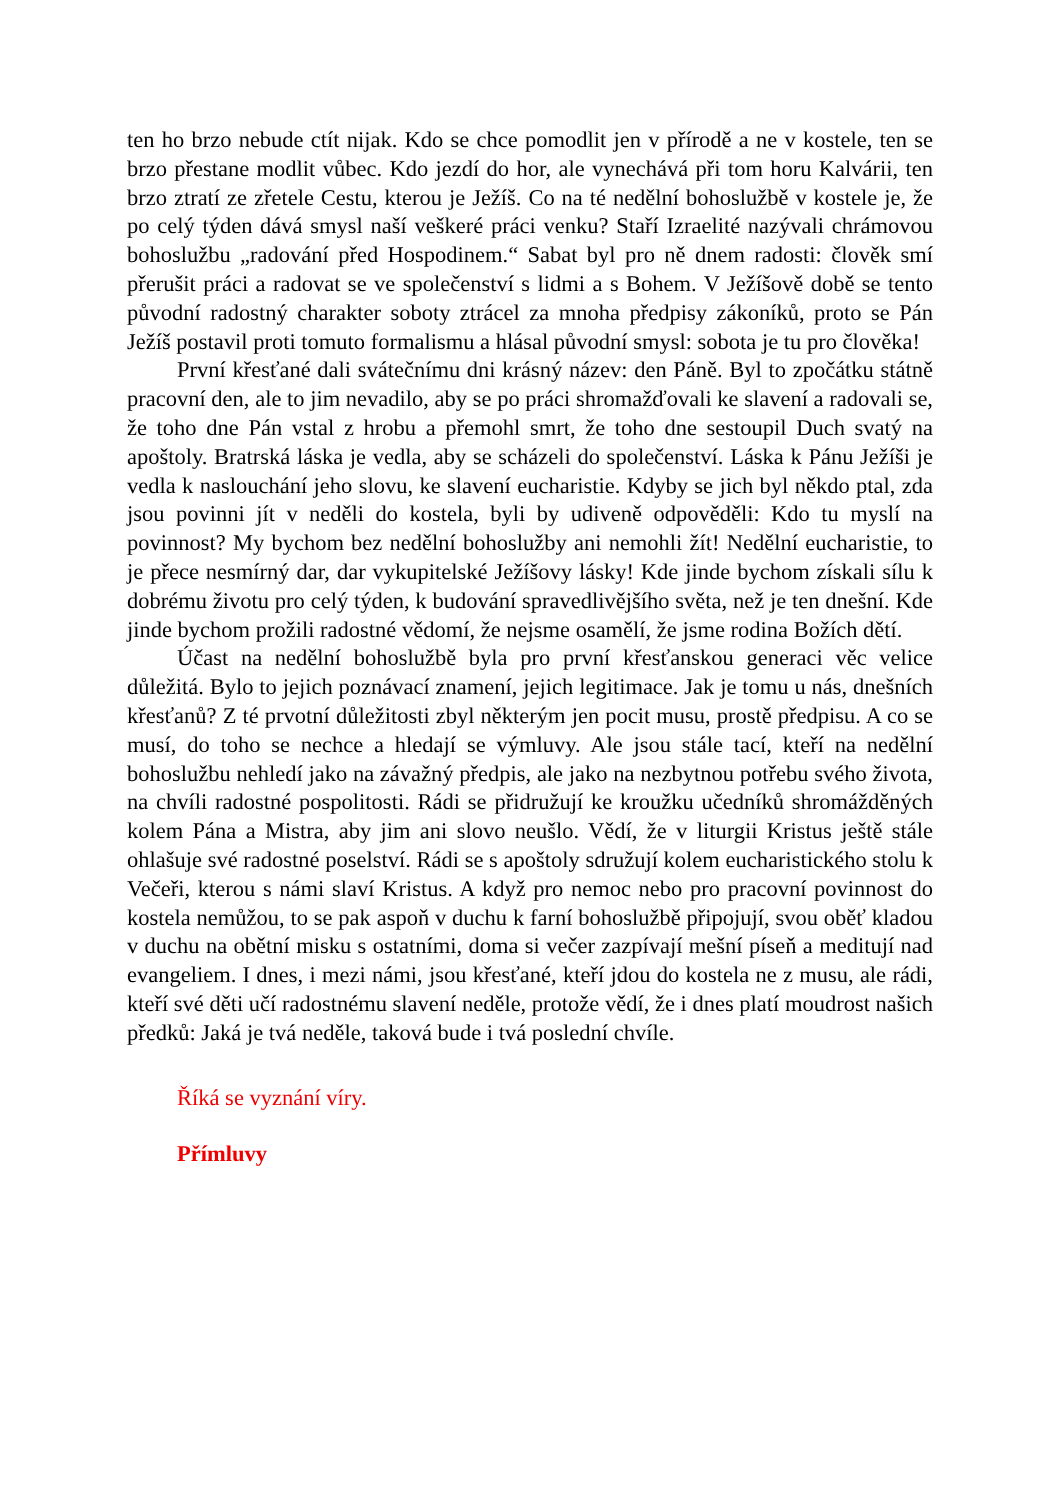ten ho brzo nebude ctít nijak. Kdo se chce pomodlit jen v přírodě a ne v kostele, ten se brzo přestane modlit vůbec. Kdo jezdí do hor, ale vynechává při tom horu Kalvárii, ten brzo ztratí ze zřetele Cestu, kterou je Ježíš. Co na té nedělní bohoslužbě v kostele je, že po celý týden dává smysl naší veškeré práci venku? Staří Izraelité nazývali chrámovou bohoslužbu „radování před Hospodinem.“ Sabat byl pro ně dnem radosti: člověk smí přerušit práci a radovat se ve společenství s lidmi a s Bohem. V Ježíšově době se tento původní radostný charakter soboty ztrácel za mnoha předpisy zákoníků, proto se Pán Ježíš postavil proti tomuto formalismu a hlásal původní smysl: sobota je tu pro člověka!
První křesťané dali svátečnímu dni krásný název: den Páně. Byl to zpočátku státně pracovní den, ale to jim nevadilo, aby se po práci shromažďovali ke slavení a radovali se, že toho dne Pán vstal z hrobu a přemohl smrt, že toho dne sestoupil Duch svatý na apoštoly. Bratrská láska je vedla, aby se scházeli do společenství. Láska k Pánu Ježíši je vedla k naslouchání jeho slovu, ke slavení eucharistie. Kdyby se jich byl někdo ptal, zda jsou povinni jít v neděli do kostela, byli by udiveně odpověděli: Kdo tu myslí na povinnost? My bychom bez nedělní bohoslužby ani nemohli žít! Nedělní eucharistie, to je přece nesmírný dar, dar vykupitelské Ježíšovy lásky! Kde jinde bychom získali sílu k dobrému životu pro celý týden, k budování spravedlivějšího světa, než je ten dnešní. Kde jinde bychom prožili radostné vědomí, že nejsme osamělí, že jsme rodina Božích dětí.
Účast na nedělní bohoslužbě byla pro první křesťanskou generaci věc velice důležitá. Bylo to jejich poznávací znamení, jejich legitimace. Jak je tomu u nás, dnešních křesťanů? Z té prvotní důležitosti zbyl některým jen pocit musu, prostě předpisu. A co se musí, do toho se nechce a hledají se výmluvy. Ale jsou stále tací, kteří na nedělní bohoslužbu nehledí jako na závažný předpis, ale jako na nezbytnou potřebu svého života, na chvíli radostné pospolitosti. Rádi se přidružují ke kroužku učedníků shromážděných kolem Pána a Mistra, aby jim ani slovo neušlo. Vědí, že v liturgii Kristus ještě stále ohlašuje své radostné poselství. Rádi se s apoštoly sdružují kolem eucharistického stolu k Večeři, kterou s námi slaví Kristus. A když pro nemoc nebo pro pracovní povinnost do kostela nemůžou, to se pak aspoň v duchu k farní bohoslužbě připojují, svou oběť kladou v duchu na obětní misku s ostatními, doma si večer zazpívají mešní píseň a meditují nad evangeliem. I dnes, i mezi námi, jsou křesťané, kteří jdou do kostela ne z musu, ale rádi, kteří své děti učí radostnému slavení neděle, protože vědí, že i dnes platí moudrost našich předků: Jaká je tvá neděle, taková bude i tvá poslední chvíle.
Říká se vyznání víry.
Přímluvy